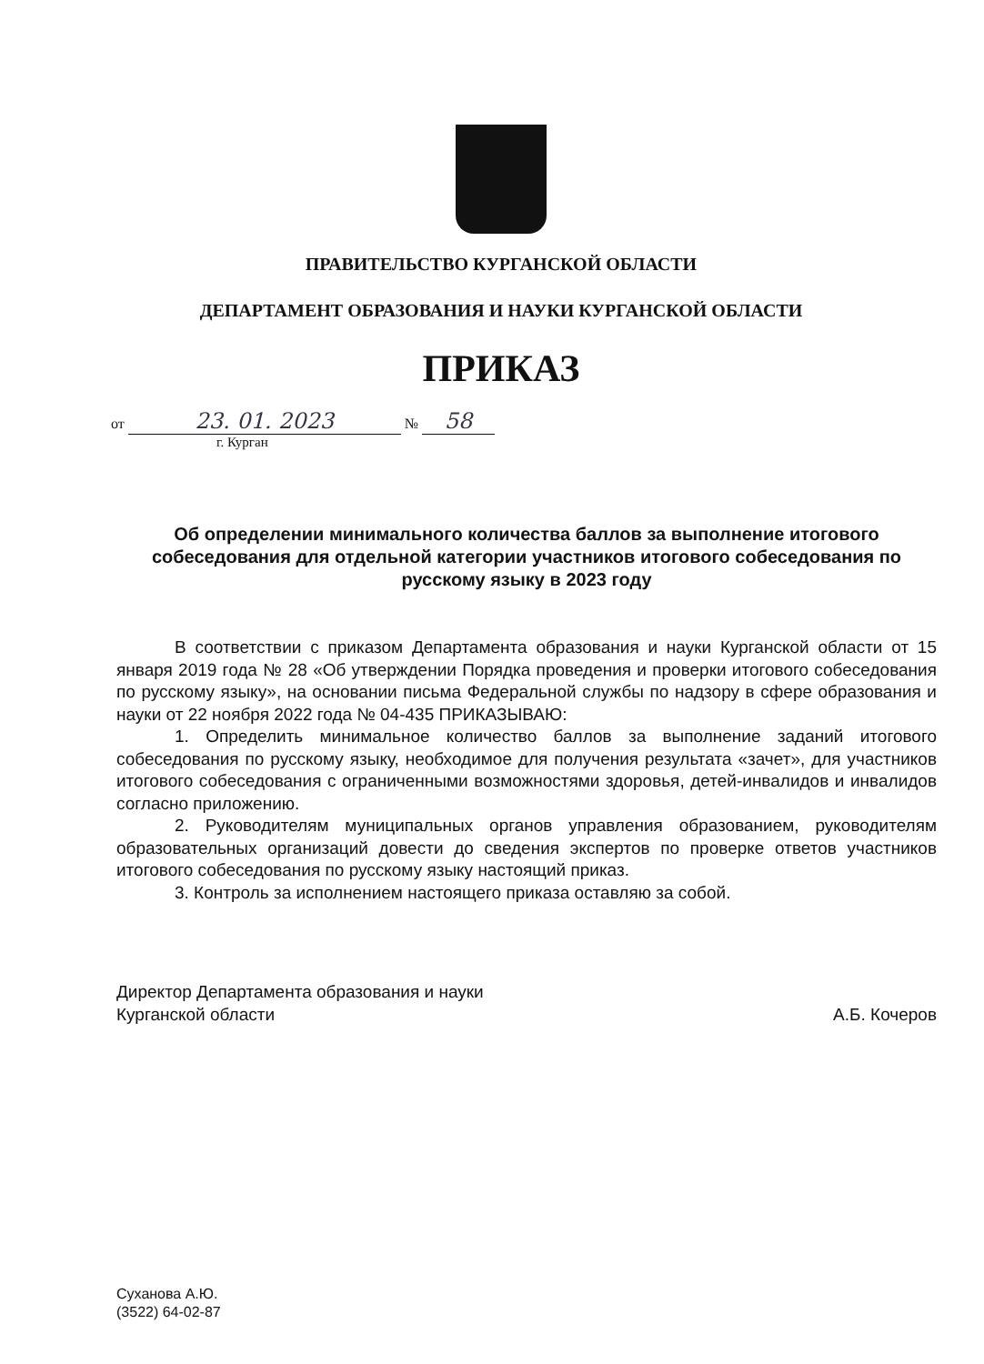ПРАВИТЕЛЬСТВО КУРГАНСКОЙ ОБЛАСТИ
ДЕПАРТАМЕНТ ОБРАЗОВАНИЯ И НАУКИ КУРГАНСКОЙ ОБЛАСТИ
ПРИКАЗ
от 23. 01. 2023 № 58
г. Курган
Об определении минимального количества баллов за выполнение итогового собеседования для отдельной категории участников итогового собеседования по русскому языку в 2023 году
В соответствии с приказом Департамента образования и науки Курганской области от 15 января 2019 года № 28 «Об утверждении Порядка проведения и проверки итогового собеседования по русскому языку», на основании письма Федеральной службы по надзору в сфере образования и науки от 22 ноября 2022 года № 04-435 ПРИКАЗЫВАЮ:
1. Определить минимальное количество баллов за выполнение заданий итогового собеседования по русскому языку, необходимое для получения результата «зачет», для участников итогового собеседования с ограниченными возможностями здоровья, детей-инвалидов и инвалидов согласно приложению.
2. Руководителям муниципальных органов управления образованием, руководителям образовательных организаций довести до сведения экспертов по проверке ответов участников итогового собеседования по русскому языку настоящий приказ.
3. Контроль за исполнением настоящего приказа оставляю за собой.
Директор Департамента образования и науки
Курганской области
А.Б. Кочеров
Суханова А.Ю.
(3522) 64-02-87